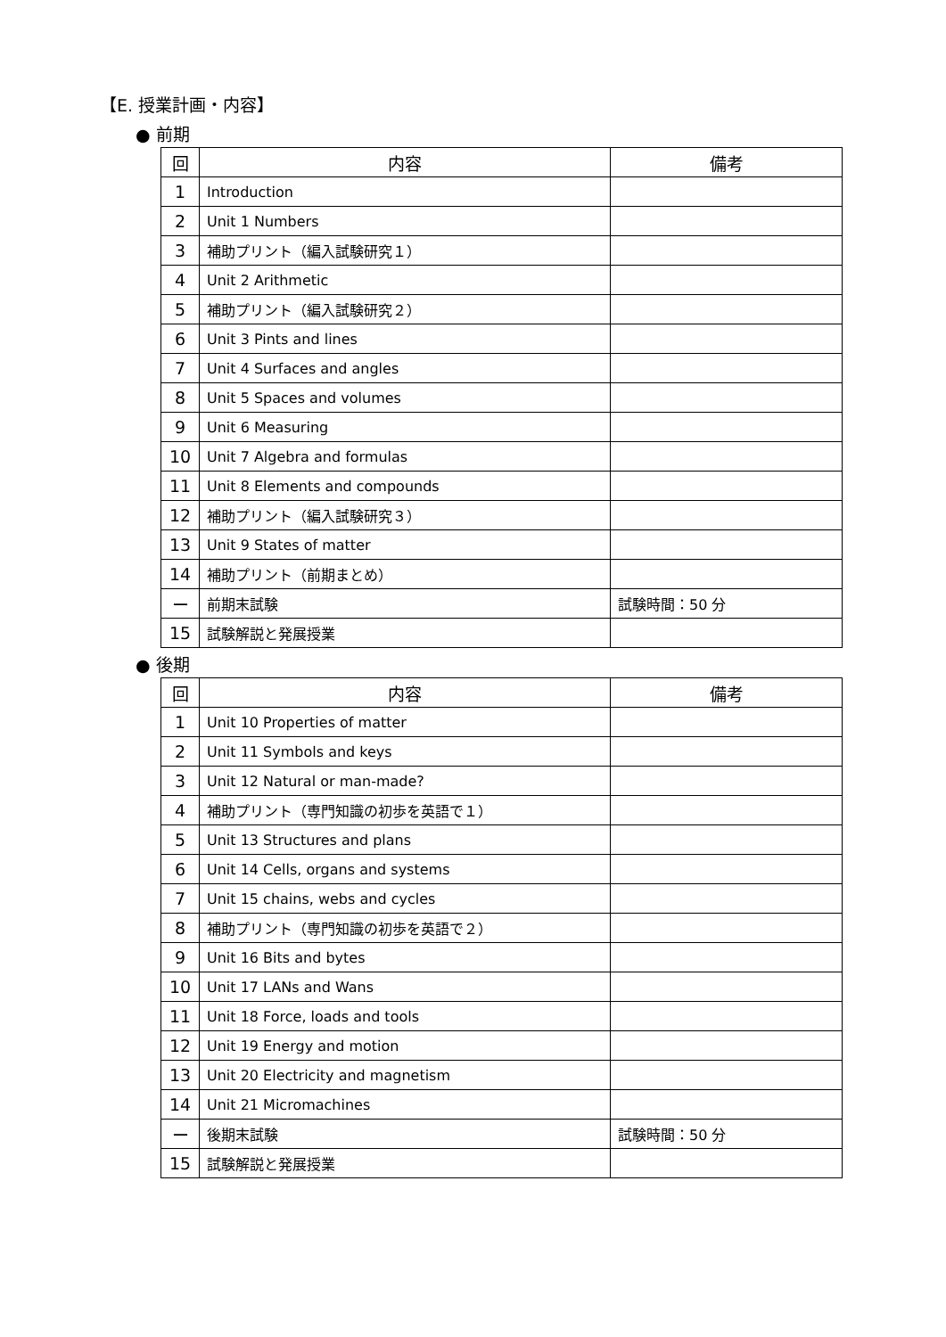【E. 授業計画・内容】
● 前期
| 回 | 内容 | 備考 |
| --- | --- | --- |
| 1 | Introduction | |
| 2 | Unit 1 Numbers | |
| 3 | 補助プリント（編入試験研究１） | |
| 4 | Unit 2 Arithmetic | |
| 5 | 補助プリント（編入試験研究２） | |
| 6 | Unit 3 Pints and lines | |
| 7 | Unit 4 Surfaces and angles | |
| 8 | Unit 5 Spaces and volumes | |
| 9 | Unit 6 Measuring | |
| 10 | Unit 7 Algebra and formulas | |
| 11 | Unit 8 Elements and compounds | |
| 12 | 補助プリント（編入試験研究３） | |
| 13 | Unit 9 States of matter | |
| 14 | 補助プリント（前期まとめ） | |
| ー | 前期末試験 | 試験時間：50 分 |
| 15 | 試験解説と発展授業 | |
● 後期
| 回 | 内容 | 備考 |
| --- | --- | --- |
| 1 | Unit 10 Properties of matter | |
| 2 | Unit 11 Symbols and keys | |
| 3 | Unit 12 Natural or man-made? | |
| 4 | 補助プリント（専門知識の初歩を英語で１） | |
| 5 | Unit 13 Structures and plans | |
| 6 | Unit 14 Cells, organs and systems | |
| 7 | Unit 15 chains, webs and cycles | |
| 8 | 補助プリント（専門知識の初歩を英語で２） | |
| 9 | Unit 16 Bits and bytes | |
| 10 | Unit 17 LANs and Wans | |
| 11 | Unit 18 Force, loads and tools | |
| 12 | Unit 19 Energy and motion | |
| 13 | Unit 20 Electricity and magnetism | |
| 14 | Unit 21 Micromachines | |
| ー | 後期末試験 | 試験時間：50 分 |
| 15 | 試験解説と発展授業 | |